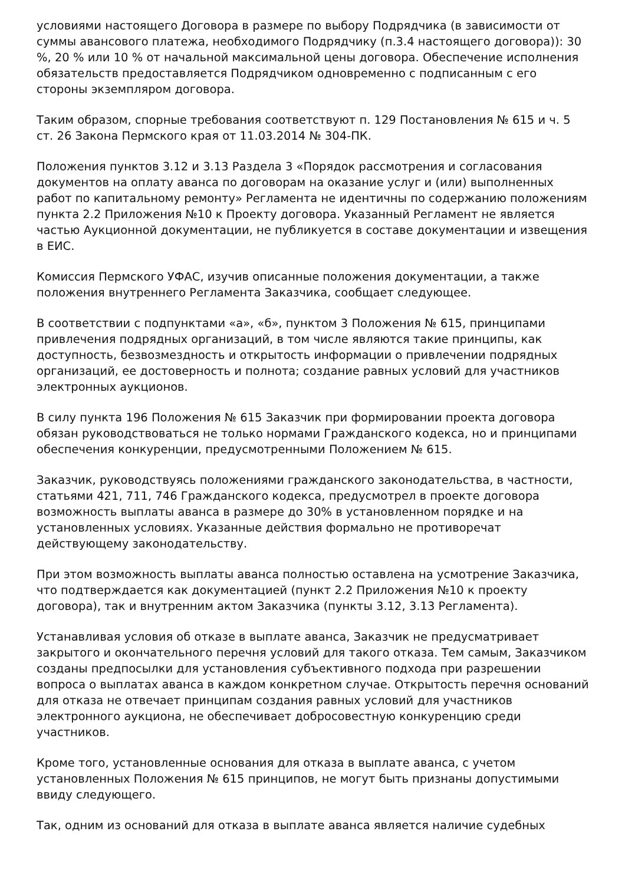условиями настоящего Договора в размере по выбору Подрядчика (в зависимости от суммы авансового платежа, необходимого Подрядчику (п.3.4 настоящего договора)): 30 %, 20 % или 10 % от начальной максимальной цены договора. Обеспечение исполнения обязательств предоставляется Подрядчиком одновременно с подписанным с его стороны экземпляром договора.
Таким образом, спорные требования соответствуют п. 129 Постановления № 615 и ч. 5 ст. 26 Закона Пермского края от 11.03.2014 № 304-ПК.
Положения пунктов 3.12 и 3.13 Раздела 3 «Порядок рассмотрения и согласования документов на оплату аванса по договорам на оказание услуг и (или) выполненных работ по капитальному ремонту» Регламента не идентичны по содержанию положениям пункта 2.2 Приложения №10 к Проекту договора. Указанный Регламент не является частью Аукционной документации, не публикуется в составе документации и извещения в ЕИС.
Комиссия Пермского УФАС, изучив описанные положения документации, а также положения внутреннего Регламента Заказчика, сообщает следующее.
В соответствии с подпунктами «а», «б», пунктом 3 Положения № 615, принципами привлечения подрядных организаций, в том числе являются такие принципы, как доступность, безвозмездность и открытость информации о привлечении подрядных организаций, ее достоверность и полнота; создание равных условий для участников электронных аукционов.
В силу пункта 196 Положения № 615 Заказчик при формировании проекта договора обязан руководствоваться не только нормами Гражданского кодекса, но и принципами обеспечения конкуренции, предусмотренными Положением № 615.
Заказчик, руководствуясь положениями гражданского законодательства, в частности, статьями 421, 711, 746 Гражданского кодекса, предусмотрел в проекте договора возможность выплаты аванса в размере до 30% в установленном порядке и на установленных условиях. Указанные действия формально не противоречат действующему законодательству.
При этом возможность выплаты аванса полностью оставлена на усмотрение Заказчика, что подтверждается как документацией (пункт 2.2 Приложения №10 к проекту договора), так и внутренним актом Заказчика (пункты 3.12, 3.13 Регламента).
Устанавливая условия об отказе в выплате аванса, Заказчик не предусматривает закрытого и окончательного перечня условий для такого отказа. Тем самым, Заказчиком созданы предпосылки для установления субъективного подхода при разрешении вопроса о выплатах аванса в каждом конкретном случае. Открытость перечня оснований для отказа не отвечает принципам создания равных условий для участников электронного аукциона, не обеспечивает добросовестную конкуренцию среди участников.
Кроме того, установленные основания для отказа в выплате аванса, с учетом установленных Положения № 615 принципов, не могут быть признаны допустимыми ввиду следующего.
Так, одним из оснований для отказа в выплате аванса является наличие судебных